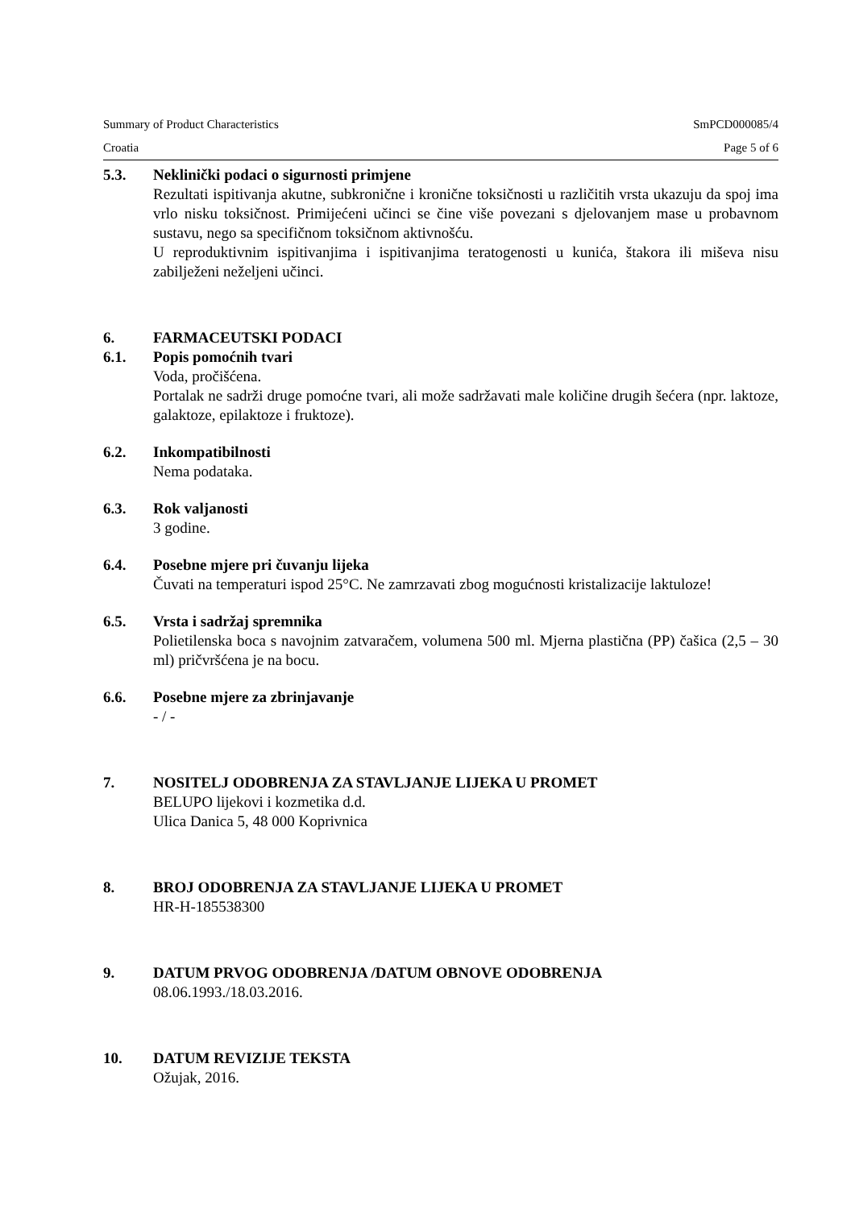Summary of Product Characteristics SmPCD000085/4
Croatia Page 5 of 6
5.3. Neklinički podaci o sigurnosti primjene
Rezultati ispitivanja akutne, subkronične i kronične toksičnosti u različitih vrsta ukazuju da spoj ima vrlo nisku toksičnost. Primijećeni učinci se čine više povezani s djelovanjem mase u probavnom sustavu, nego sa specifičnom toksičnom aktivnošću.
U reproduktivnim ispitivanjima i ispitivanjima teratogenosti u kunića, štakora ili miševa nisu zabilježeni neželjeni učinci.
6. FARMACEUTSKI PODACI
6.1. Popis pomoćnih tvari
Voda, pročišćena.
Portalak ne sadrži druge pomoćne tvari, ali može sadržavati male količine drugih šećera (npr. laktoze, galaktoze, epilaktoze i fruktoze).
6.2. Inkompatibilnosti
Nema podataka.
6.3. Rok valjanosti
3 godine.
6.4. Posebne mjere pri čuvanju lijeka
Čuvati na temperaturi ispod 25°C. Ne zamrzavati zbog mogućnosti kristalizacije laktuloze!
6.5. Vrsta i sadržaj spremnika
Polietilenska boca s navojnim zatvaračem, volumena 500 ml. Mjerna plastična (PP) čašica (2,5 – 30 ml) pričvršćena je na bocu.
6.6. Posebne mjere za zbrinjavanje
- / -
7. NOSITELJ ODOBRENJA ZA STAVLJANJE LIJEKA U PROMET
BELUPO lijekovi i kozmetika d.d.
Ulica Danica 5, 48 000 Koprivnica
8. BROJ ODOBRENJA ZA STAVLJANJE LIJEKA U PROMET
HR-H-185538300
9. DATUM PRVOG ODOBRENJA /DATUM OBNOVE ODOBRENJA
08.06.1993./18.03.2016.
10. DATUM REVIZIJE TEKSTA
Ožujak, 2016.